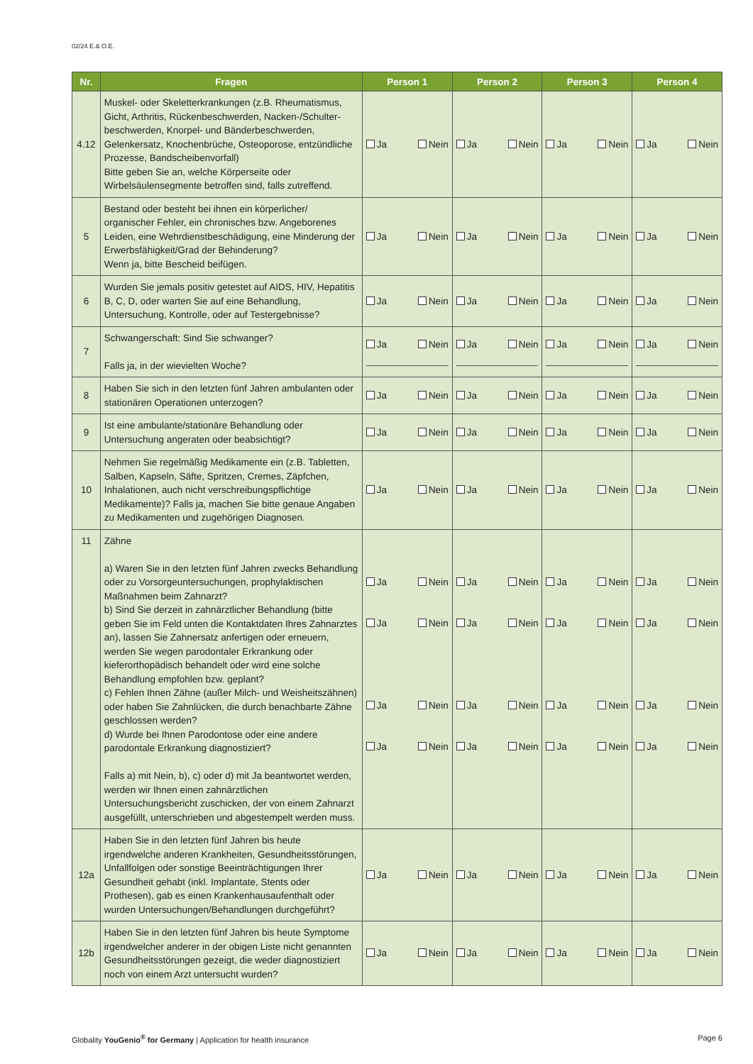02/24 E.& O.E.
| Nr. | Fragen | Person 1 | Person 2 | Person 3 | Person 4 |
| --- | --- | --- | --- | --- | --- |
| 4.12 | Muskel- oder Skeletterkrankungen (z.B. Rheumatismus, Gicht, Arthritis, Rückenbeschwerden, Nacken-/Schulter­beschwerden, Knorpel- und Bänderbeschwerden, Gelenkersatz, Knochenbrüche, Osteoporose, entzündliche Prozesse, Bandscheibenvorfall) Bitte geben Sie an, welche Körperseite oder Wirbelsäulensegmente betroffen sind, falls zutreffend. | Ja Nein | Ja Nein | Ja Nein | Ja Nein |
| 5 | Bestand oder besteht bei ihnen ein körperlicher/ organischer Fehler, ein chronisches bzw. Angeborenes Leiden, eine Wehrdienstbeschädigung, eine Minderung der Erwerbsfähigkeit/Grad der Behinderung? Wenn ja, bitte Bescheid beifügen. | Ja Nein | Ja Nein | Ja Nein | Ja Nein |
| 6 | Wurden Sie jemals positiv getestet auf AIDS, HIV, Hepatitis B, C, D, oder warten Sie auf eine Behandlung, Untersuchung, Kontrolle, oder auf Testergebnisse? | Ja Nein | Ja Nein | Ja Nein | Ja Nein |
| 7 | Schwangerschaft: Sind Sie schwanger? Falls ja, in der wievielten Woche? | Ja Nein | Ja Nein | Ja Nein | Ja Nein |
| 8 | Haben Sie sich in den letzten fünf Jahren ambulanten oder stationären Operationen unterzogen? | Ja Nein | Ja Nein | Ja Nein | Ja Nein |
| 9 | Ist eine ambulante/stationäre Behandlung oder Untersuchung angeraten oder beabsichtigt? | Ja Nein | Ja Nein | Ja Nein | Ja Nein |
| 10 | Nehmen Sie regelmäßig Medikamente ein (z.B. Tabletten, Salben, Kapseln, Säfte, Spritzen, Cremes, Zäpfchen, Inhalationen, auch nicht verschreibungspflichtige Medikamente)? Falls ja, machen Sie bitte genaue Angaben zu Medikamenten und zugehörigen Diagnosen. | Ja Nein | Ja Nein | Ja Nein | Ja Nein |
| 11 | Zähne a) Waren Sie in den letzten fünf Jahren zwecks Behandlung oder zu Vorsorgeuntersuchungen, prophylaktischen Maßnahmen beim Zahnarzt? b) Sind Sie derzeit in zahnärztlicher Behandlung (bitte geben Sie im Feld unten die Kontaktdaten Ihres Zahnarztes an), lassen Sie Zahnersatz anfertigen oder erneuern, werden Sie wegen parodontaler Erkrankung oder kieferorthopädisch behandelt oder wird eine solche Behandlung empfohlen bzw. geplant? c) Fehlen Ihnen Zähne (außer Milch- und Weisheitszähnen) oder haben Sie Zahnlücken, die durch benachbarte Zähne geschlossen werden? d) Wurde bei Ihnen Parodontose oder eine andere parodontale Erkrankung diagnostiziert? Falls a) mit Nein, b), c) oder d) mit Ja beantwortet werden, werden wir Ihnen einen zahnärztlichen Untersuchungsbericht zuschicken, der von einem Zahnarzt ausgefüllt, unterschrieben und abgestempelt werden muss. | Ja Nein Ja Nein Ja Nein Ja Nein | Ja Nein Ja Nein Ja Nein Ja Nein | Ja Nein Ja Nein Ja Nein Ja Nein | Ja Nein Ja Nein Ja Nein Ja Nein |
| 12a | Haben Sie in den letzten fünf Jahren bis heute irgendwelche anderen Krankheiten, Gesundheitsstörungen, Unfallfolgen oder sonstige Beeinträchtigungen Ihrer Gesundheit gehabt (inkl. Implantate, Stents oder Prothesen), gab es einen Krankenhausaufenthalt oder wurden Untersuchungen/Behandlungen durchgeführt? | Ja Nein | Ja Nein | Ja Nein | Ja Nein |
| 12b | Haben Sie in den letzten fünf Jahren bis heute Symptome irgendwelcher anderer in der obigen Liste nicht genannten Gesundheitsstörungen gezeigt, die weder diagnostiziert noch von einem Arzt untersucht wurden? | Ja Nein | Ja Nein | Ja Nein | Ja Nein |
Globality YouGenio<sup>®</sup> for Germany | Application for health insurance Page 6